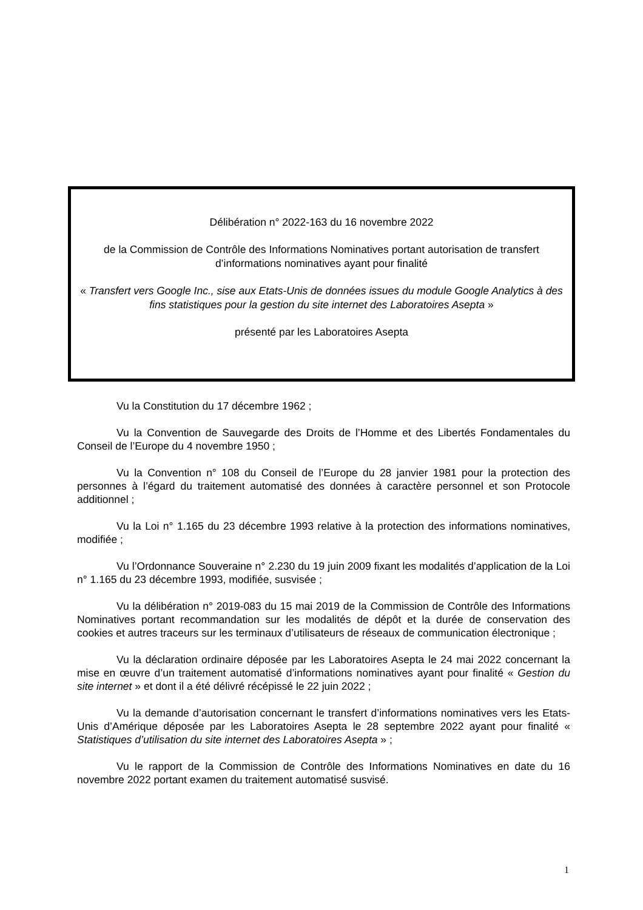Délibération n° 2022-163 du 16 novembre 2022
de la Commission de Contrôle des Informations Nominatives portant autorisation de transfert d’informations nominatives ayant pour finalité
« Transfert vers Google Inc., sise aux Etats-Unis de données issues du module Google Analytics à des fins statistiques pour la gestion du site internet des Laboratoires Asepta »
présenté par les Laboratoires Asepta
Vu la Constitution du 17 décembre 1962 ;
Vu la Convention de Sauvegarde des Droits de l’Homme et des Libertés Fondamentales du Conseil de l’Europe du 4 novembre 1950 ;
Vu la Convention n° 108 du Conseil de l’Europe du 28 janvier 1981 pour la protection des personnes à l’égard du traitement automatisé des données à caractère personnel et son Protocole additionnel ;
Vu la Loi n° 1.165 du 23 décembre 1993 relative à la protection des informations nominatives, modifiée ;
Vu l’Ordonnance Souveraine n° 2.230 du 19 juin 2009 fixant les modalités d’application de la Loi n° 1.165 du 23 décembre 1993, modifiée, susvisée ;
Vu la délibération n° 2019-083 du 15 mai 2019 de la Commission de Contrôle des Informations Nominatives portant recommandation sur les modalités de dépôt et la durée de conservation des cookies et autres traceurs sur les terminaux d’utilisateurs de réseaux de communication électronique ;
Vu la déclaration ordinaire déposée par les Laboratoires Asepta le 24 mai 2022 concernant la mise en œuvre d’un traitement automatisé d’informations nominatives ayant pour finalité « Gestion du site internet » et dont il a été délivré récépissé le 22 juin 2022 ;
Vu la demande d’autorisation concernant le transfert d’informations nominatives vers les Etats-Unis d’Amérique déposée par les Laboratoires Asepta le 28 septembre 2022 ayant pour finalité « Statistiques d’utilisation du site internet des Laboratoires Asepta » ;
Vu le rapport de la Commission de Contrôle des Informations Nominatives en date du 16 novembre 2022 portant examen du traitement automatisé susvisé.
1